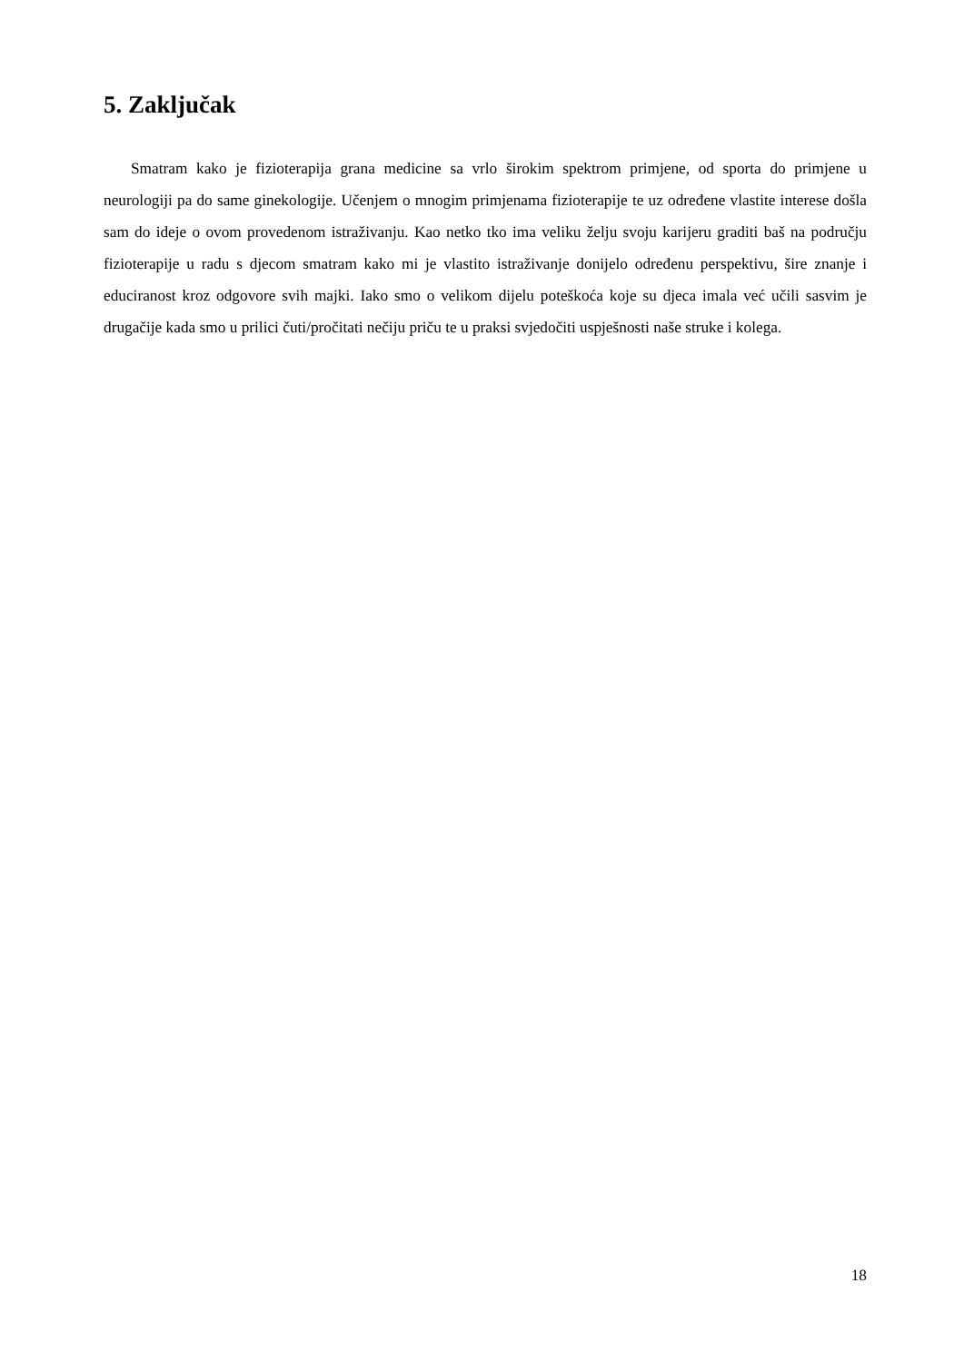5. Zaključak
Smatram kako je fizioterapija grana medicine sa vrlo širokim spektrom primjene, od sporta do primjene u neurologiji pa do same ginekologije. Učenjem o mnogim primjenama fizioterapije te uz određene vlastite interese došla sam do ideje o ovom provedenom istraživanju. Kao netko tko ima veliku želju svoju karijeru graditi baš na području fizioterapije u radu s djecom smatram kako mi je vlastito istraživanje donijelo određenu perspektivu, šire znanje i educiranost kroz odgovore svih majki. Iako smo o velikom dijelu poteškoća koje su djeca imala već učili sasvim je drugačije kada smo u prilici čuti/pročitati nečiju priču te u praksi svjedočiti uspješnosti naše struke i kolega.
18